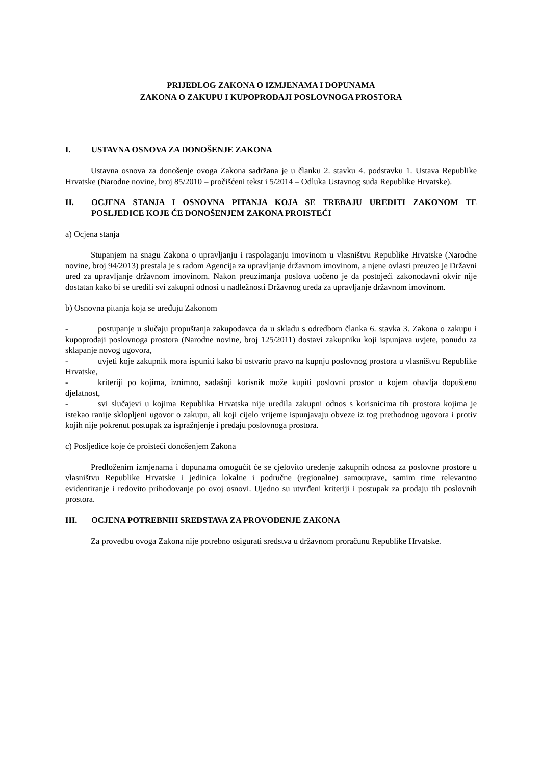PRIJEDLOG ZAKONA O IZMJENAMA I DOPUNAMA
ZAKONA O ZAKUPU I KUPOPRODAJI POSLOVNOGA PROSTORA
I. USTAVNA OSNOVA ZA DONOŠENJE ZAKONA
Ustavna osnova za donošenje ovoga Zakona sadržana je u članku 2. stavku 4. podstavku 1. Ustava Republike Hrvatske (Narodne novine, broj 85/2010 – pročišćeni tekst i 5/2014 – Odluka Ustavnog suda Republike Hrvatske).
II. OCJENA STANJA I OSNOVNA PITANJA KOJA SE TREBAJU UREDITI ZAKONOM TE POSLJEDICE KOJE ĆE DONOŠENJEM ZAKONA PROISTEĆI
a) Ocjena stanja
Stupanjem na snagu Zakona o upravljanju i raspolaganju imovinom u vlasništvu Republike Hrvatske (Narodne novine, broj 94/2013) prestala je s radom Agencija za upravljanje državnom imovinom, a njene ovlasti preuzeo je Državni ured za upravljanje državnom imovinom. Nakon preuzimanja poslova uočeno je da postojeći zakonodavni okvir nije dostatan kako bi se uredili svi zakupni odnosi u nadležnosti Državnog ureda za upravljanje državnom imovinom.
b) Osnovna pitanja koja se uređuju Zakonom
- postupanje u slučaju propuštanja zakupodavca da u skladu s odredbom članka 6. stavka 3. Zakona o zakupu i kupoprodaji poslovnoga prostora (Narodne novine, broj 125/2011) dostavi zakupniku koji ispunjava uvjete, ponudu za sklapanje novog ugovora,
- uvjeti koje zakupnik mora ispuniti kako bi ostvario pravo na kupnju poslovnog prostora u vlasništvu Republike Hrvatske,
- kriteriji po kojima, iznimno, sadašnji korisnik može kupiti poslovni prostor u kojem obavlja dopuštenu djelatnost,
- svi slučajevi u kojima Republika Hrvatska nije uredila zakupni odnos s korisnicima tih prostora kojima je istekao ranije sklopljeni ugovor o zakupu, ali koji cijelo vrijeme ispunjavaju obveze iz tog prethodnog ugovora i protiv kojih nije pokrenut postupak za ispražnjenje i predaju poslovnoga prostora.
c) Posljedice koje će proisteći donošenjem Zakona
Predloženim izmjenama i dopunama omogućit će se cjelovito uređenje zakupnih odnosa za poslovne prostore u vlasništvu Republike Hrvatske i jedinica lokalne i područne (regionalne) samouprave, samim time relevantno evidentiranje i redovito prihodovanje po ovoj osnovi. Ujedno su utvrđeni kriteriji i postupak za prodaju tih poslovnih prostora.
III. OCJENA POTREBNIH SREDSTAVA ZA PROVOĐENJE ZAKONA
Za provedbu ovoga Zakona nije potrebno osigurati sredstva u državnom proračunu Republike Hrvatske.